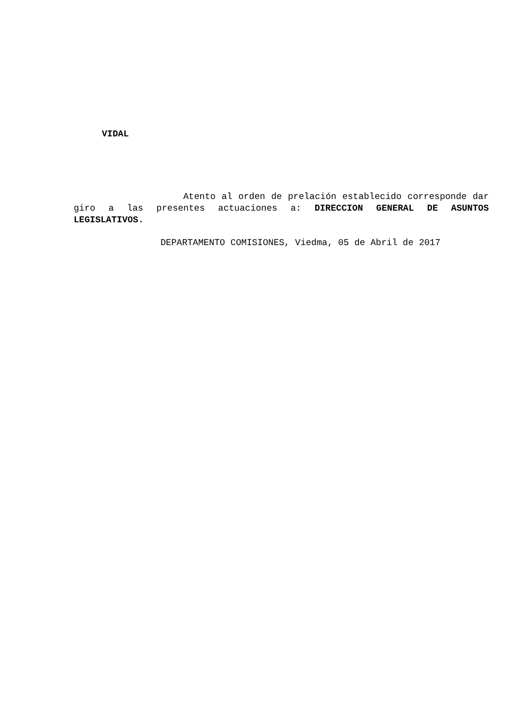VIDAL
Atento al orden de prelación establecido corresponde dar giro a las presentes actuaciones a: DIRECCION GENERAL DE ASUNTOS LEGISLATIVOS.
DEPARTAMENTO COMISIONES, Viedma, 05 de Abril de 2017